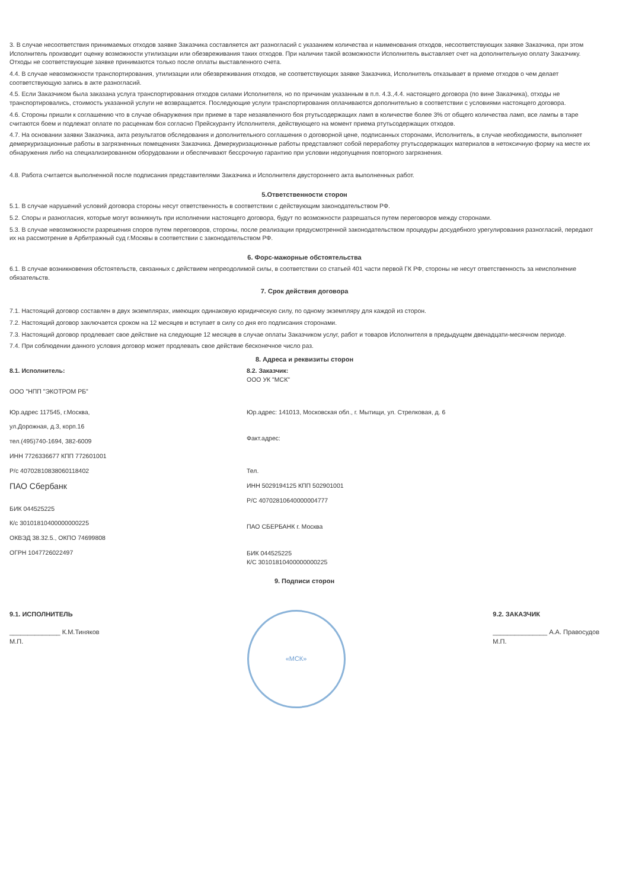3. В случае несоответствия принимаемых отходов заявке Заказчика составляется акт разногласий с указанием количества и наименования отходов, несоответствующих заявке Заказчика, при этом Исполнитель производит оценку возможности утилизации или обезвреживания таких отходов. При наличии такой возможности Исполнитель выставляет счет на дополнительную оплату Заказчику. Отходы не соответствующие заявке принимаются только после оплаты выставленного счета.
4.4. В случае невозможности транспортирования, утилизации или обезвреживания отходов, не соответствующих заявке Заказчика, Исполнитель отказывает в приеме отходов о чем делает соответствующую запись в акте разногласий.
4.5. Если Заказчиком была заказана услуга транспортирования отходов силами Исполнителя, но по причинам указанным в п.п. 4.3.,4.4. настоящего договора (по вине Заказчика), отходы не транспортировались, стоимость указанной услуги не возвращается. Последующие услуги транспортирования оплачиваются дополнительно в соответствии с условиями настоящего договора.
4.6. Стороны пришли к соглашению что в случае обнаружения при приеме в таре незаявленного боя ртутьсодержащих ламп в количестве более 3% от общего количества ламп, все лампы в таре считаются боем и подлежат оплате по расценкам боя согласно Прейскуранту Исполнителя, действующего на момент приема ртутьсодержащих отходов.
4.7. На основании заявки Заказчика, акта результатов обследования и дополнительного соглашения о договорной цене, подписанных сторонами, Исполнитель, в случае необходимости, выполняет демеркуризационные работы в загрязненных помещениях Заказчика. Демеркуризационные работы представляют собой переработку ртутьсодержащих материалов в нетоксичную форму на месте их обнаружения либо на специализированном оборудовании и обеспечивают бессрочную гарантию при условии недопущения повторного загрязнения.
4.8. Работа считается выполненной после подписания представителями Заказчика и Исполнителя двустороннего акта выполненных работ.
5.Ответственности сторон
5.1. В случае нарушений условий договора стороны несут ответственность в соответствии с действующим законодательством РФ.
5.2. Споры и разногласия, которые могут возникнуть при исполнении настоящего договора, будут по возможности разрешаться путем переговоров между сторонами.
5.3. В случае невозможности разрешения споров путем переговоров, стороны, после реализации предусмотренной законодательством процедуры досудебного урегулирования разногласий, передают их на рассмотрение в Арбитражный суд г.Москвы в соответствии с законодательством РФ.
6. Форс-мажорные обстоятельства
6.1. В случае возникновения обстоятельств, связанных с действием непреодолимой силы, в соответствии со статьей 401 части первой ГК РФ, стороны не несут ответственность за неисполнение обязательств.
7. Срок действия договора
7.1. Настоящий договор составлен в двух экземплярах, имеющих одинаковую юридическую силу, по одному экземпляру для каждой из сторон.
7.2. Настоящий договор заключается сроком на 12 месяцев и вступает в силу со дня его подписания сторонами.
7.3. Настоящий договор продлевает свое действие на следующие 12 месяцев в случае оплаты Заказчиком услуг, работ и товаров Исполнителя в предыдущем двенадцати-месячном периоде.
7.4. При соблюдении данного условия договор может продлевать свое действие бесконечное число раз.
8. Адреса и реквизиты сторон
8.1. Исполнитель:
ООО "НПП "ЭКОТРОМ РБ"
Юр.адрес 117545, г.Москва,
ул.Дорожная, д.3, корп.16
тел.(495)740-1694, 382-6009
ИНН 7726336677 КПП 772601001
Р/с 40702810838060118402
ПАО Сбербанк
БИК 044525225
К/с 30101810400000000225
ОКВЭД 38.32.5., ОКПО 74699808
ОГРН 1047726022497
8.2. Заказчик:
ООО УК "МСК"
Юр.адрес: 141013, Московская обл., г. Мытищи, ул. Стрелковая, д. 6
Факт.адрес:
Тел.
ИНН 5029194125 КПП 502901001
Р/С 40702810640000004777
ПАО СБЕРБАНК г. Москва
БИК 044525225
К/С 30101810400000000225
9. Подписи сторон
9.1. ИСПОЛНИТЕЛЬ
______________ К.М.Тиняков
М.П.
«МСК»
9.2. ЗАКАЗЧИК
_______________ А.А. Правосудов
М.П.